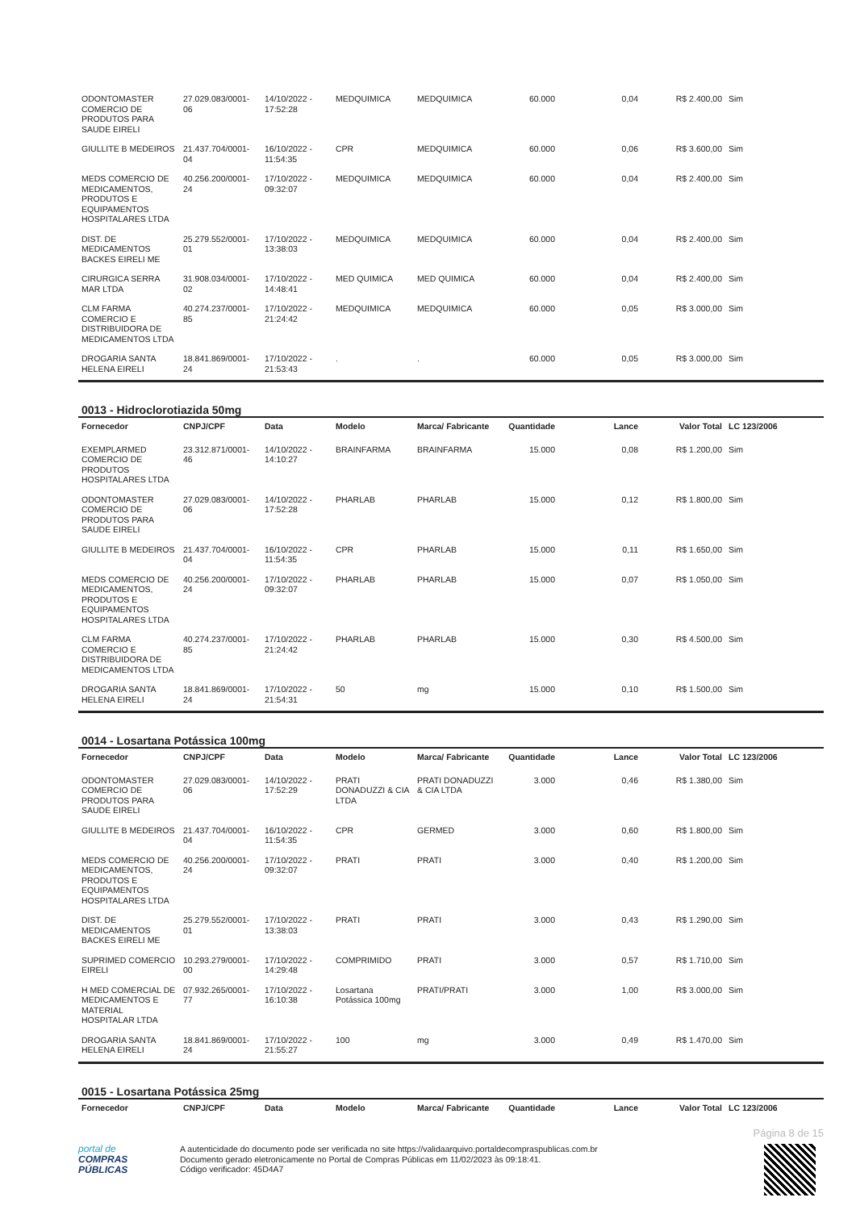| ODONTOMASTER COMERCIO DE PRODUTOS PARA SAUDE EIRELI | 27.029.083/0001-06 | 14/10/2022 - 17:52:28 | MEDQUIMICA | MEDQUIMICA | 60.000 | 0,04 | R$ 2.400,00 | Sim |
| GIULLITE B MEDEIROS | 21.437.704/0001-04 | 16/10/2022 - 11:54:35 | CPR | MEDQUIMICA | 60.000 | 0,06 | R$ 3.600,00 | Sim |
| MEDS COMERCIO DE MEDICAMENTOS, PRODUTOS E EQUIPAMENTOS HOSPITALARES LTDA | 40.256.200/0001-24 | 17/10/2022 - 09:32:07 | MEDQUIMICA | MEDQUIMICA | 60.000 | 0,04 | R$ 2.400,00 | Sim |
| DIST. DE MEDICAMENTOS BACKES EIRELI ME | 25.279.552/0001-01 | 17/10/2022 - 13:38:03 | MEDQUIMICA | MEDQUIMICA | 60.000 | 0,04 | R$ 2.400,00 | Sim |
| CIRURGICA SERRA MAR LTDA | 31.908.034/0001-02 | 17/10/2022 - 14:48:41 | MED QUIMICA | MED QUIMICA | 60.000 | 0,04 | R$ 2.400,00 | Sim |
| CLM FARMA COMERCIO E DISTRIBUIDORA DE MEDICAMENTOS LTDA | 40.274.237/0001-85 | 17/10/2022 - 21:24:42 | MEDQUIMICA | MEDQUIMICA | 60.000 | 0,05 | R$ 3.000,00 | Sim |
| DROGARIA SANTA HELENA EIRELI | 18.841.869/0001-24 | 17/10/2022 - 21:53:43 | . | . | 60.000 | 0,05 | R$ 3.000,00 | Sim |
0013 - Hidroclorotiazida 50mg
| Fornecedor | CNPJ/CPF | Data | Modelo | Marca/ Fabricante | Quantidade | Lance | Valor Total | LC 123/2006 |
| --- | --- | --- | --- | --- | --- | --- | --- | --- |
| EXEMPLARMED COMERCIO DE PRODUTOS HOSPITALARES LTDA | 23.312.871/0001-46 | 14/10/2022 - 14:10:27 | BRAINFARMA | BRAINFARMA | 15.000 | 0,08 | R$ 1.200,00 | Sim |
| ODONTOMASTER COMERCIO DE PRODUTOS PARA SAUDE EIRELI | 27.029.083/0001-06 | 14/10/2022 - 17:52:28 | PHARLAB | PHARLAB | 15.000 | 0,12 | R$ 1.800,00 | Sim |
| GIULLITE B MEDEIROS | 21.437.704/0001-04 | 16/10/2022 - 11:54:35 | CPR | PHARLAB | 15.000 | 0,11 | R$ 1.650,00 | Sim |
| MEDS COMERCIO DE MEDICAMENTOS, PRODUTOS E EQUIPAMENTOS HOSPITALARES LTDA | 40.256.200/0001-24 | 17/10/2022 - 09:32:07 | PHARLAB | PHARLAB | 15.000 | 0,07 | R$ 1.050,00 | Sim |
| CLM FARMA COMERCIO E DISTRIBUIDORA DE MEDICAMENTOS LTDA | 40.274.237/0001-85 | 17/10/2022 - 21:24:42 | PHARLAB | PHARLAB | 15.000 | 0,30 | R$ 4.500,00 | Sim |
| DROGARIA SANTA HELENA EIRELI | 18.841.869/0001-24 | 17/10/2022 - 21:54:31 | 50 | mg | 15.000 | 0,10 | R$ 1.500,00 | Sim |
0014 - Losartana Potássica 100mg
| Fornecedor | CNPJ/CPF | Data | Modelo | Marca/ Fabricante | Quantidade | Lance | Valor Total | LC 123/2006 |
| --- | --- | --- | --- | --- | --- | --- | --- | --- |
| ODONTOMASTER COMERCIO DE PRODUTOS PARA SAUDE EIRELI | 27.029.083/0001-06 | 14/10/2022 - 17:52:29 | PRATI DONADUZZI & CIA LTDA | PRATI DONADUZZI & CIA LTDA | 3.000 | 0,46 | R$ 1.380,00 | Sim |
| GIULLITE B MEDEIROS | 21.437.704/0001-04 | 16/10/2022 - 11:54:35 | CPR | GERMED | 3.000 | 0,60 | R$ 1.800,00 | Sim |
| MEDS COMERCIO DE MEDICAMENTOS, PRODUTOS E EQUIPAMENTOS HOSPITALARES LTDA | 40.256.200/0001-24 | 17/10/2022 - 09:32:07 | PRATI | PRATI | 3.000 | 0,40 | R$ 1.200,00 | Sim |
| DIST. DE MEDICAMENTOS BACKES EIRELI ME | 25.279.552/0001-01 | 17/10/2022 - 13:38:03 | PRATI | PRATI | 3.000 | 0,43 | R$ 1.290,00 | Sim |
| SUPRIMED COMERCIO EIRELI | 10.293.279/0001-00 | 17/10/2022 - 14:29:48 | COMPRIMIDO | PRATI | 3.000 | 0,57 | R$ 1.710,00 | Sim |
| H MED COMERCIAL DE MEDICAMENTOS E MATERIAL HOSPITALAR LTDA | 07.932.265/0001-77 | 17/10/2022 - 16:10:38 | Losartana Potássica 100mg | PRATI/PRATI | 3.000 | 1,00 | R$ 3.000,00 | Sim |
| DROGARIA SANTA HELENA EIRELI | 18.841.869/0001-24 | 17/10/2022 - 21:55:27 | 100 | mg | 3.000 | 0,49 | R$ 1.470,00 | Sim |
0015 - Losartana Potássica 25mg
| Fornecedor | CNPJ/CPF | Data | Modelo | Marca/ Fabricante | Quantidade | Lance | Valor Total | LC 123/2006 |
| --- | --- | --- | --- | --- | --- | --- | --- | --- |
Página 8 de 15
portal de
COMPRAS
PÚBLICAS
A autenticidade do documento pode ser verificada no site https://validaarquivo.portaldecompraspublicas.com.br
Documento gerado eletronicamente no Portal de Compras Públicas em 11/02/2023 às 09:18:41.
Código verificador: 45D4A7